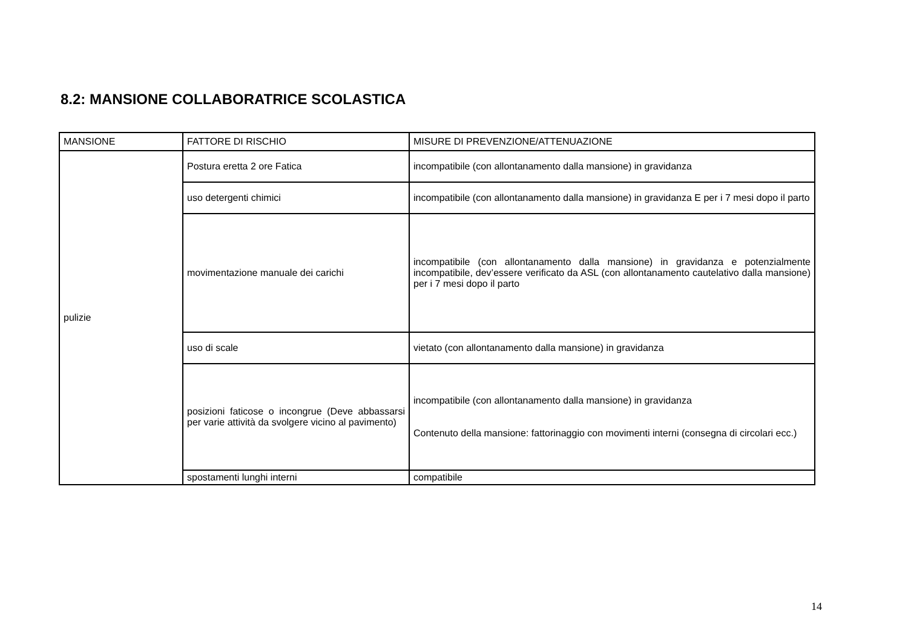8.2: MANSIONE COLLABORATRICE SCOLASTICA
| MANSIONE | FATTORE DI RISCHIO | MISURE DI PREVENZIONE/ATTENUAZIONE |
| pulizie | Postura eretta 2 ore Fatica | incompatibile (con allontanamento dalla mansione) in gravidanza |
| | uso detergenti chimici | incompatibile (con allontanamento dalla mansione) in gravidanza E per i 7 mesi dopo il parto |
| | movimentazione manuale dei carichi | incompatibile (con allontanamento dalla mansione) in gravidanza e potenzialmente incompatibile, dev’essere verificato da ASL (con allontanamento cautelativo dalla mansione) per i 7 mesi dopo il parto |
| | uso di scale | vietato (con allontanamento dalla mansione) in gravidanza |
| | posizioni faticose o incongrue (Deve abbassarsi per varie attività da svolgere vicino al pavimento) | incompatibile (con allontanamento dalla mansione) in gravidanza Contenuto della mansione: fattorinaggio con movimenti interni (consegna di circolari ecc.) |
| | spostamenti lunghi interni | compatibile |
14